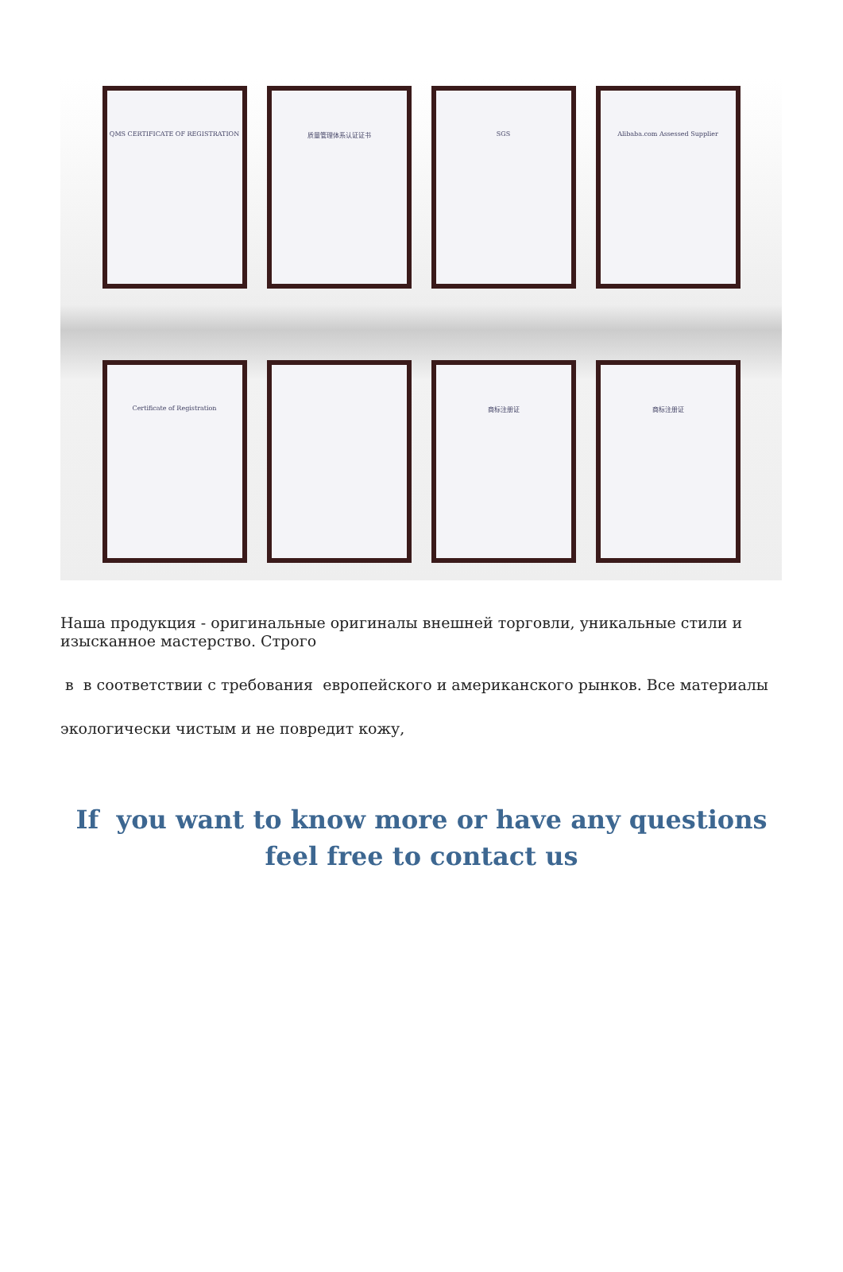QMS CERTIFICATE OF REGISTRATION 质量管理体系认证证书 SGS Alibaba.com Assessed Supplier
Certificate of Registration 商标注册证 商标注册证
Наша продукция - оригинальные оригиналы внешней торговли, уникальные стили и изысканное мастерство. Строго
в в соответствии с требования европейского и американского рынков. Все материалы
экологически чистым и не повредит кожу,
If you want to know more or have any questions
feel free to contact us